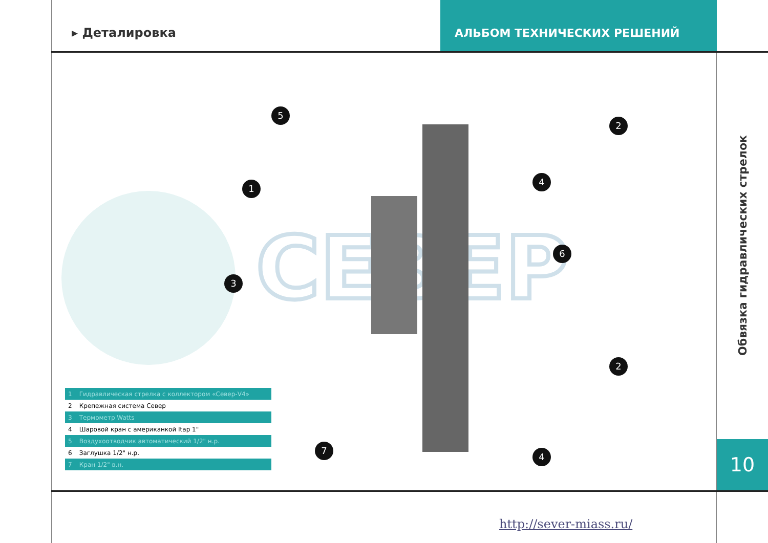▸ Деталировка АЛЬБОМ ТЕХНИЧЕСКИХ РЕШЕНИЙ
СЕВЕР
5
2
1
4
6
3
2
7
4
| 1 | Гидравлическая стрелка с коллектором «Север-V4» |
| 2 | Крепежная система Север |
| 3 | Термометр Watts |
| 4 | Шаровой кран с американкой Itap 1" |
| 5 | Воздухоотводчик автоматический 1/2" н.р. |
| 6 | Заглушка 1/2" н.р. |
| 7 | Кран 1/2" в.н. |
Обвязка гидравлических стрелок
10
http://sever-miass.ru/